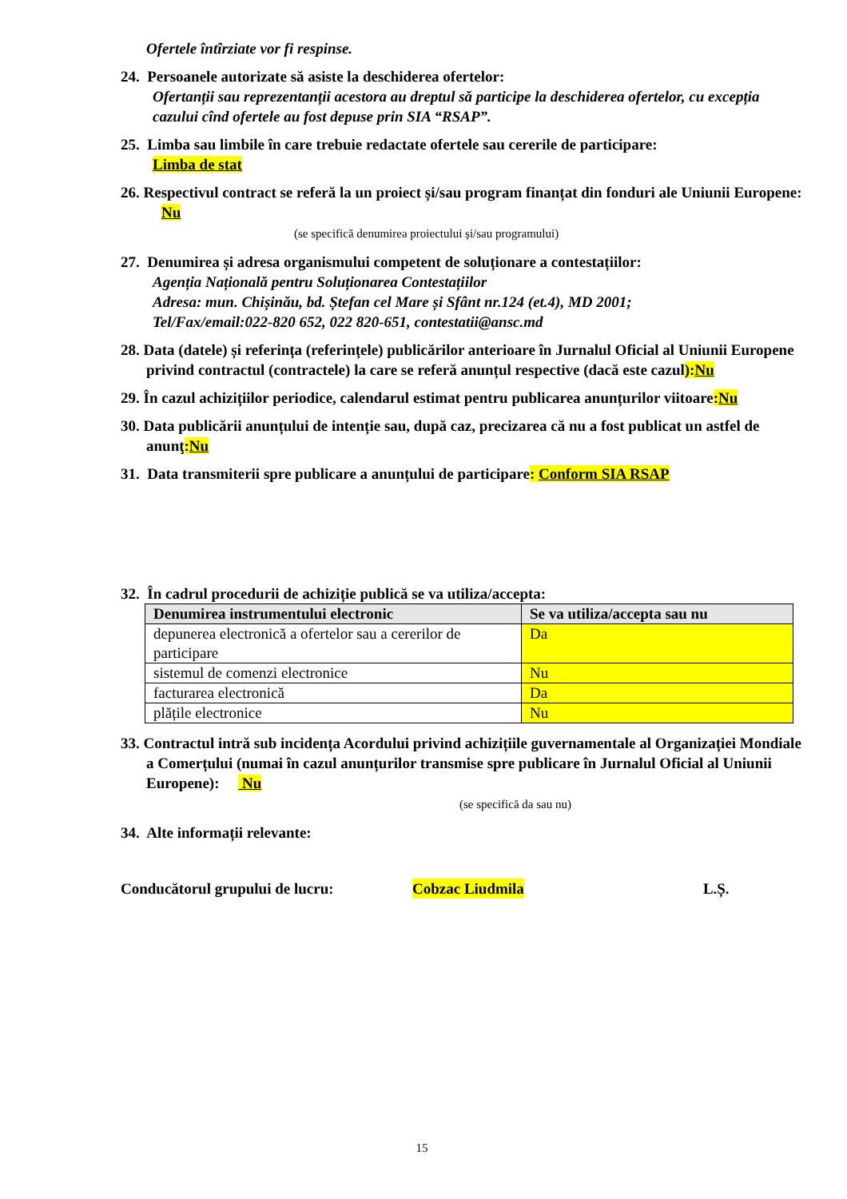Ofertele întîrziate vor fi respinse.
24. Persoanele autorizate să asiste la deschiderea ofertelor:
Ofertanții sau reprezentanții acestora au dreptul să participe la deschiderea ofertelor, cu excepția cazului cînd ofertele au fost depuse prin SIA “RSAP”.
25. Limba sau limbile în care trebuie redactate ofertele sau cererile de participare:
Limba de stat
26. Respectivul contract se referă la un proiect și/sau program finanțat din fonduri ale Uniunii Europene: Nu
(se specifică denumirea proiectului și/sau programului)
27. Denumirea și adresa organismului competent de soluționare a contestațiilor:
Agenția Națională pentru Soluționarea Contestațiilor
Adresa: mun. Chișinău, bd. Ștefan cel Mare și Sfânt nr.124 (et.4), MD 2001;
Tel/Fax/email:022-820 652, 022 820-651, contestatii@ansc.md
28. Data (datele) și referința (referințele) publicărilor anterioare în Jurnalul Oficial al Uniunii Europene privind contractul (contractele) la care se referă anunțul respective (dacă este cazul):Nu
29. În cazul achizițiilor periodice, calendarul estimat pentru publicarea anunțurilor viitoare:Nu
30. Data publicării anunțului de intenție sau, după caz, precizarea că nu a fost publicat un astfel de anunţ:Nu
31. Data transmiterii spre publicare a anunțului de participare: Conform SIA RSAP
32. În cadrul procedurii de achiziție publică se va utiliza/accepta:
| Denumirea instrumentului electronic | Se va utiliza/accepta sau nu |
| --- | --- |
| depunerea electronică a ofertelor sau a cererilor de participare | Da |
| sistemul de comenzi electronice | Nu |
| facturarea electronică | Da |
| plățile electronice | Nu |
33. Contractul intră sub incidența Acordului privind achizițiile guvernamentale al Organizației Mondiale a Comerțului (numai în cazul anunțurilor transmise spre publicare în Jurnalul Oficial al Uniunii Europene): Nu
(se specifică da sau nu)
34. Alte informații relevante:
Conducătorul grupului de lucru: Cobzac Liudmila L.Ș.
15